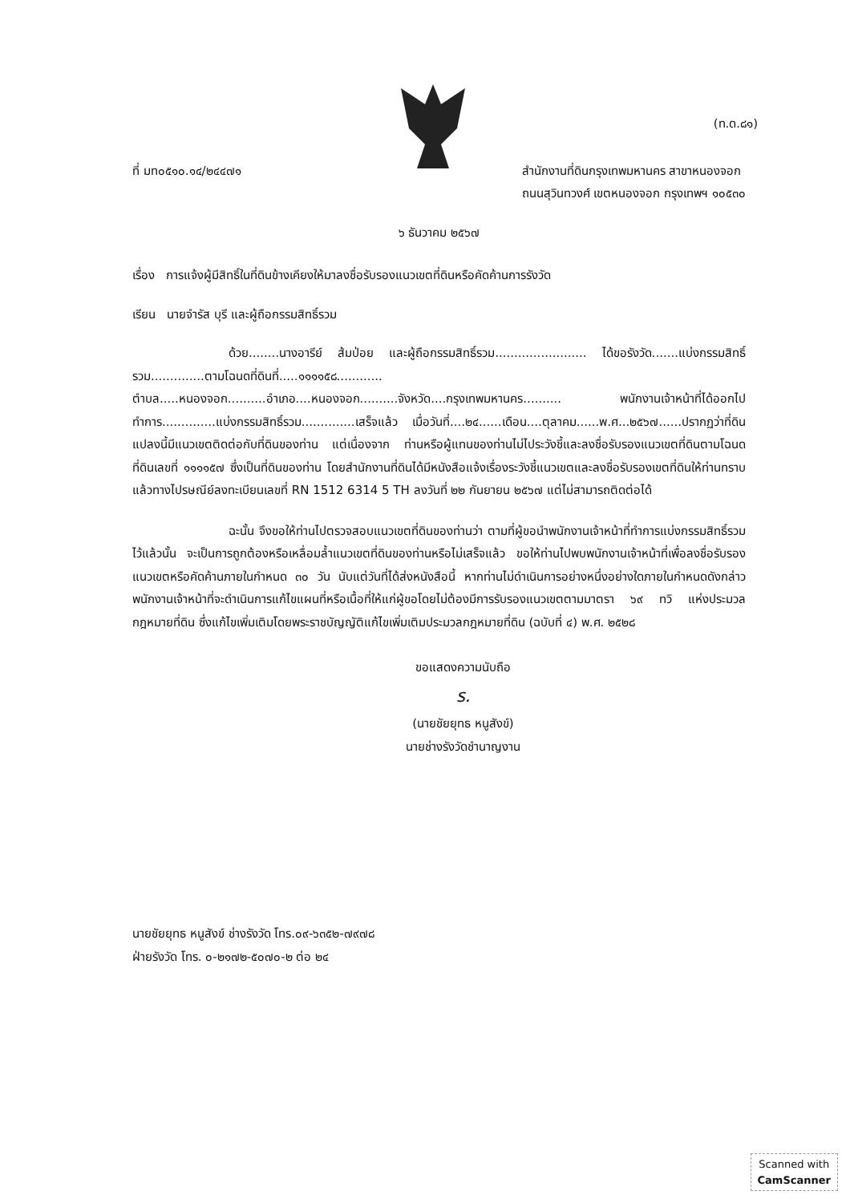(ท.ด.๘๑)
ที่ มท๐๕๑๐.๑๔/๒๔๔๗๑ สำนักงานที่ดินกรุงเทพมหานคร สาขาหนองจอก
ถนนสุวินทวงศ์ เขตหนองจอก กรุงเทพฯ ๑๐๕๓๐
๖ ธันวาคม ๒๕๖๗
เรื่อง การแจ้งผู้มีสิทธิ์ในที่ดินข้างเคียงให้มาลงชื่อรับรองแนวเขตที่ดินหรือคัดค้านการรังวัด
เรียน นายจำรัส บุรี และผู้ถือกรรมสิทธิ์รวม
ด้วย........นางอารีย์ ส้มป่อย และผู้ถือกรรมสิทธิ์รวม........................ ได้ขอรังวัด.......แบ่งกรรมสิทธิ์รวม..............ตามโฉนดที่ดินที่.....๑๑๑๑๕๘............ ตำบล.....หนองจอก..........อำเภอ....หนองจอก..........จังหวัด....กรุงเทพมหานคร.......... พนักงานเจ้าหน้าที่ได้ออกไปทำการ..............แบ่งกรรมสิทธิ์รวม..............เสร็จแล้ว เมื่อวันที่....๒๔......เดือน....ตุลาคม......พ.ศ...๒๕๖๗......ปรากฏว่าที่ดินแปลงนี้มีแนวเขตติดต่อกับที่ดินของท่าน แต่เนื่องจาก ท่านหรือผู้แทนของท่านไม่ไประวังชี้และลงชื่อรับรองแนวเขตที่ดินตามโฉนดที่ดินเลขที่ ๑๑๑๑๕๗ ซึ่งเป็นที่ดินของท่าน โดยสำนักงานที่ดินได้มีหนังสือแจ้งเรื่องระวังชี้แนวเขตและลงชื่อรับรองเขตที่ดินให้ท่านทราบแล้วทางไปรษณีย์ลงทะเบียนเลขที่ RN 1512 6314 5 TH ลงวันที่ ๒๒ กันยายน ๒๕๖๗ แต่ไม่สามารถติดต่อได้
ฉะนั้น จึงขอให้ท่านไปตรวจสอบแนวเขตที่ดินของท่านว่า ตามที่ผู้ขอนำพนักงานเจ้าหน้าที่ทำการแบ่งกรรมสิทธิ์รวมไว้แล้วนั้น จะเป็นการถูกต้องหรือเหลื่อมล้ำแนวเขตที่ดินของท่านหรือไม่เสร็จแล้ว ขอให้ท่านไปพบพนักงานเจ้าหน้าที่เพื่อลงชื่อรับรองแนวเขตหรือคัดค้านภายในกำหนด ๓๐ วัน นับแต่วันที่ได้ส่งหนังสือนี้ หากท่านไม่ดำเนินการอย่างหนึ่งอย่างใดภายในกำหนดดังกล่าว พนักงานเจ้าหน้าที่จะดำเนินการแก้ไขแผนที่หรือเนื้อที่ให้แก่ผู้ขอโดยไม่ต้องมีการรับรองแนวเขตตามมาตรา ๖๙ ทวิ แห่งประมวลกฎหมายที่ดิน ซึ่งแก้ไขเพิ่มเติมโดยพระราชบัญญัติแก้ไขเพิ่มเติมประมวลกฎหมายที่ดิน (ฉบับที่ ๔) พ.ศ. ๒๕๒๘
ขอแสดงความนับถือ
ร.
(นายชัยยุทธ หนูสังข์)
นายช่างรังวัดชำนาญงาน
นายชัยยุทธ หนูสังข์ ช่างรังวัด โทร.๐๙-๖๓๕๒-๗๙๗๘
ฝ่ายรังวัด โทร. ๐-๒๑๗๒-๕๐๗๐-๒ ต่อ ๒๔
Scanned with
CamScanner